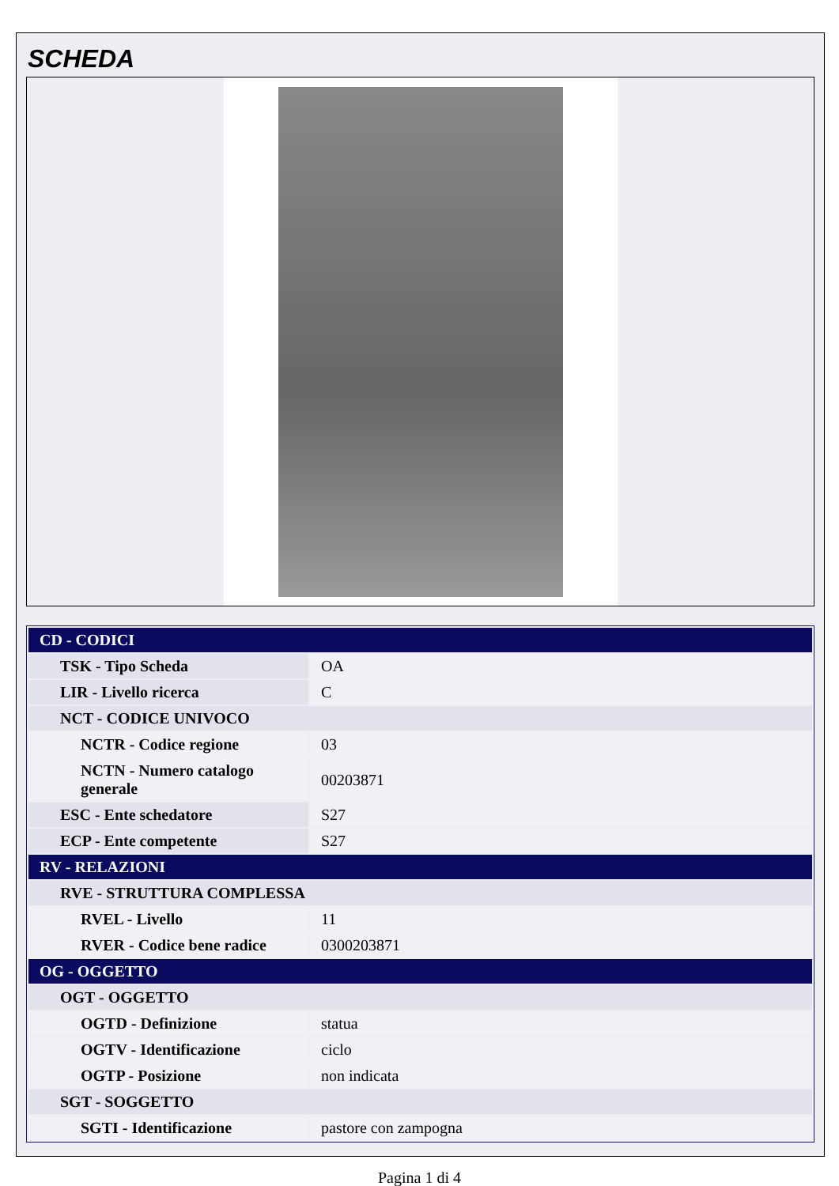SCHEDA
| CD - CODICI | |
| TSK - Tipo Scheda | OA |
| LIR - Livello ricerca | C |
| NCT - CODICE UNIVOCO | |
| NCTR - Codice regione | 03 |
| NCTN - Numero catalogo generale | 00203871 |
| ESC - Ente schedatore | S27 |
| ECP - Ente competente | S27 |
| RV - RELAZIONI | |
| RVE - STRUTTURA COMPLESSA | |
| RVEL - Livello | 11 |
| RVER - Codice bene radice | 0300203871 |
| OG - OGGETTO | |
| OGT - OGGETTO | |
| OGTD - Definizione | statua |
| OGTV - Identificazione | ciclo |
| OGTP - Posizione | non indicata |
| SGT - SOGGETTO | |
| SGTI - Identificazione | pastore con zampogna |
Pagina 1 di 4